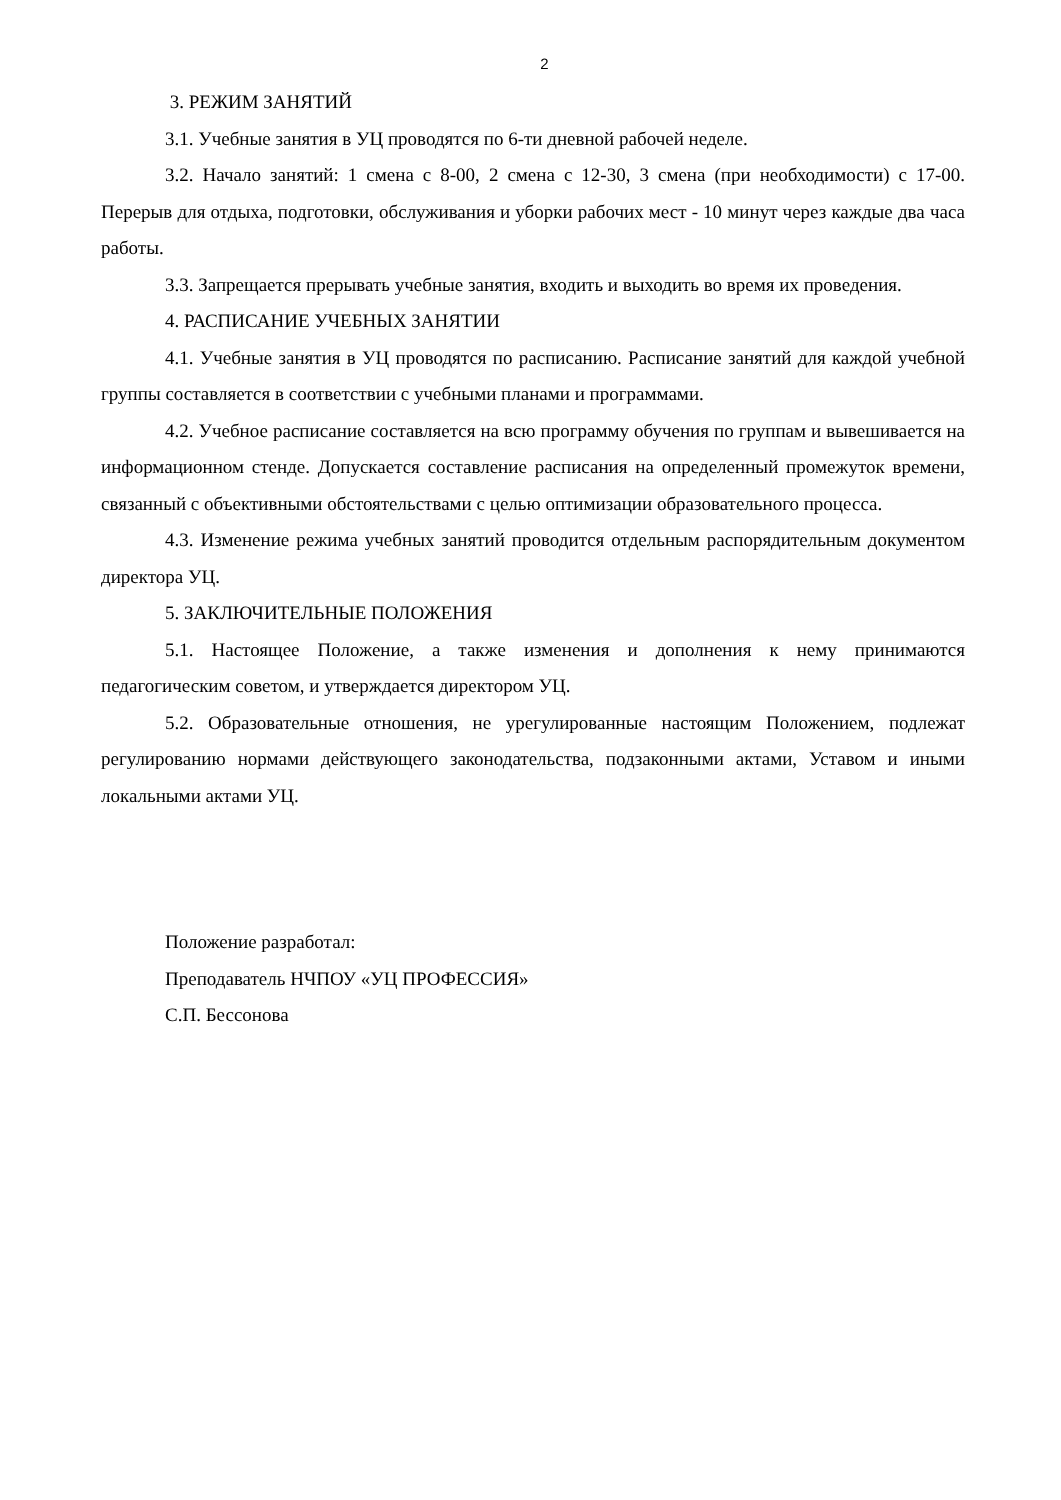2
3. РЕЖИМ ЗАНЯТИЙ
3.1. Учебные занятия в УЦ проводятся по 6-ти дневной рабочей неделе.
3.2. Начало занятий: 1 смена с 8-00, 2 смена с 12-30, 3 смена (при необходимости) с 17-00. Перерыв для отдыха, подготовки, обслуживания и уборки рабочих мест - 10 минут через каждые два часа работы.
3.3. Запрещается прерывать учебные занятия, входить и выходить во время их проведения.
4. РАСПИСАНИЕ УЧЕБНЫХ ЗАНЯТИИ
4.1. Учебные занятия в УЦ проводятся по расписанию. Расписание занятий для каждой учебной группы составляется в соответствии с учебными планами и программами.
4.2. Учебное расписание составляется на всю программу обучения по группам и вывешивается на информационном стенде. Допускается составление расписания на определенный промежуток времени, связанный с объективными обстоятельствами с целью оптимизации образовательного процесса.
4.3. Изменение режима учебных занятий проводится отдельным распорядительным документом директора УЦ.
5. ЗАКЛЮЧИТЕЛЬНЫЕ ПОЛОЖЕНИЯ
5.1. Настоящее Положение, а также изменения и дополнения к нему принимаются педагогическим советом, и утверждается директором УЦ.
5.2. Образовательные отношения, не урегулированные настоящим Положением, подлежат регулированию нормами действующего законодательства, подзаконными актами, Уставом и иными локальными актами УЦ.
Положение разработал:
Преподаватель НЧПОУ «УЦ ПРОФЕССИЯ»
С.П. Бессонова